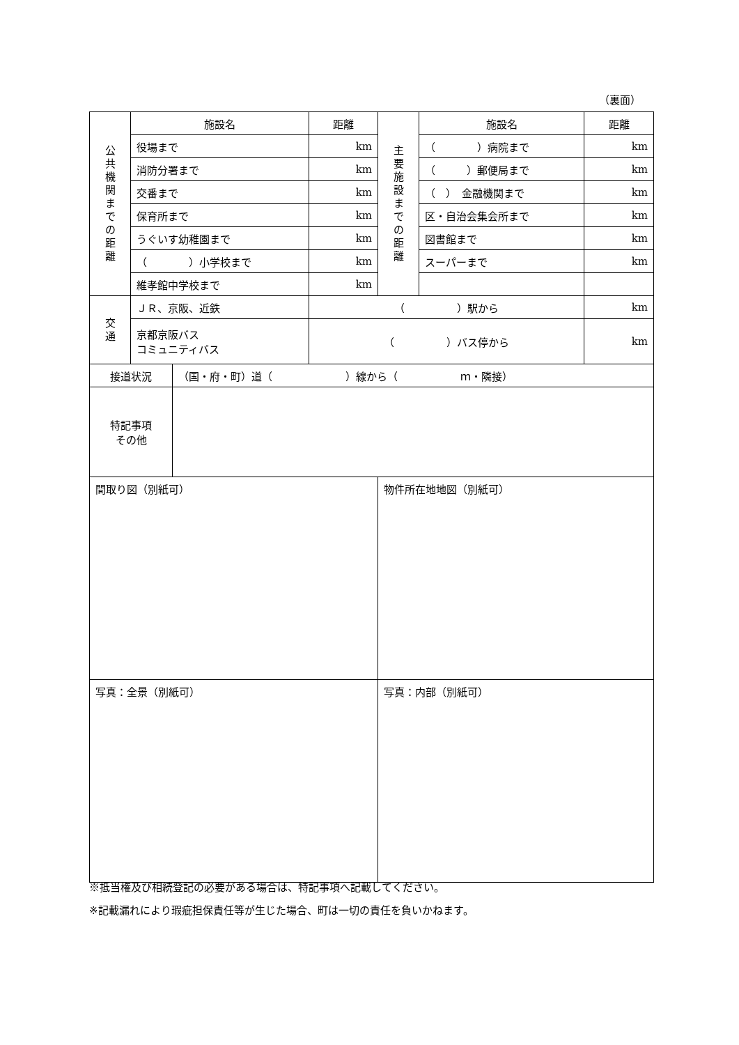（裏面）
| 公 共 機 関 ま で の 距 離 | 施設名 | | 距離 | 主 要 施 設 ま で の 距 離 | 施設名 | 距離 |
| | 役場まで | | km | | （ ）病院まで | km |
| | 消防分署まで | | km | | （ ）郵便局まで | km |
| | 交番まで | | km | | （ ） 金融機関まで | km |
| | 保育所まで | | km | | 区・自治会集会所まで | km |
| | うぐいす幼稚園まで | | km | | 図書館まで | km |
| | （ ）小学校まで | | km | | スーパーまで | km |
| | 維孝館中学校まで | | km | | | |
| 交 通 | ＪＲ、京阪、近鉄 | | （ ）駅から | | | km |
| | 京都京阪バス コミュニティバス | | （ ）バス停から | | | km |
| 接道状況 | | （国・府・町）道（ ）線から（ ｍ・隣接） | | | | |
| 特記事項 その他 | | | | | | |
| 間取り図（別紙可） | | | | 物件所在地地図（別紙可） | | |
| 写真：全景（別紙可） | | | | 写真：内部（別紙可） | | |
※抵当権及び相続登記の必要がある場合は、特記事項へ記載してください。
※記載漏れにより瑕疵担保責任等が生じた場合、町は一切の責任を負いかねます。